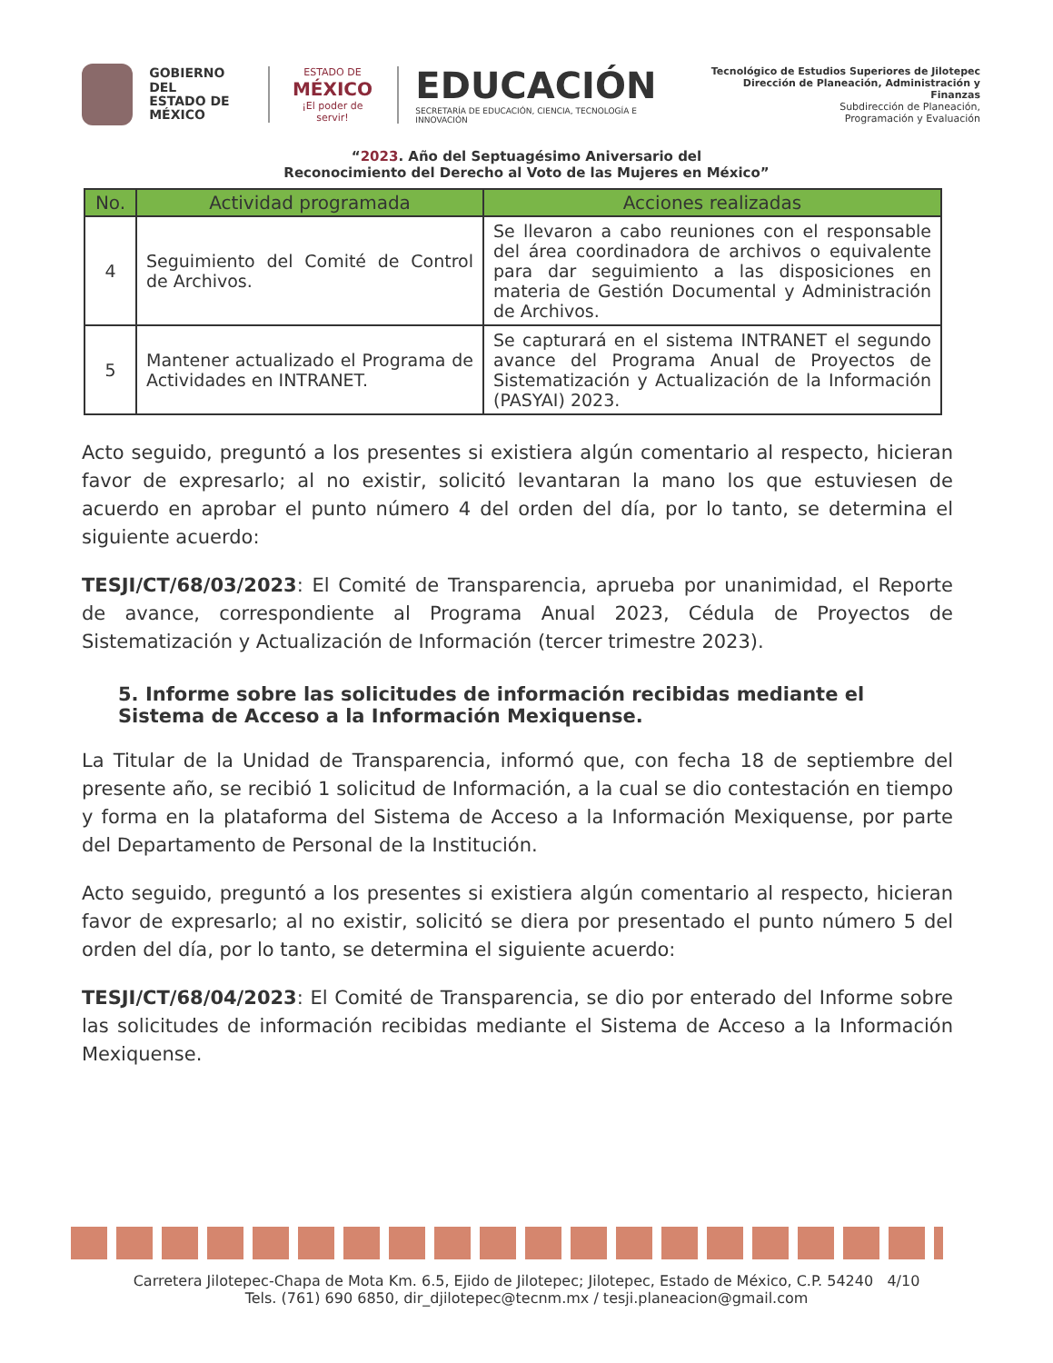GOBIERNO DEL
ESTADO DE
MÉXICO
ESTADO DE
MÉXICO
¡El poder de servir!
EDUCACIÓN
SECRETARÍA DE EDUCACIÓN, CIENCIA, TECNOLOGÍA E INNOVACIÓN
Tecnológico de Estudios Superiores de Jilotepec
Dirección de Planeación, Administración y Finanzas
Subdirección de Planeación,
Programación y Evaluación
“2023. Año del Septuagésimo Aniversario del
Reconocimiento del Derecho al Voto de las Mujeres en México”
| No. | Actividad programada | Acciones realizadas |
| --- | --- | --- |
| 4 | Seguimiento del Comité de Control de Archivos. | Se llevaron a cabo reuniones con el responsable del área coordinadora de archivos o equivalente para dar seguimiento a las disposiciones en materia de Gestión Documental y Administración de Archivos. |
| 5 | Mantener actualizado el Programa de Actividades en INTRANET. | Se capturará en el sistema INTRANET el segundo avance del Programa Anual de Proyectos de Sistematización y Actualización de la Información (PASYAI) 2023. |
Acto seguido, preguntó a los presentes si existiera algún comentario al respecto, hicieran favor de expresarlo; al no existir, solicitó levantaran la mano los que estuviesen de acuerdo en aprobar el punto número 4 del orden del día, por lo tanto, se determina el siguiente acuerdo:
TESJI/CT/68/03/2023: El Comité de Transparencia, aprueba por unanimidad, el Reporte de avance, correspondiente al Programa Anual 2023, Cédula de Proyectos de Sistematización y Actualización de Información (tercer trimestre 2023).
5. Informe sobre las solicitudes de información recibidas mediante el Sistema de Acceso a la Información Mexiquense.
La Titular de la Unidad de Transparencia, informó que, con fecha 18 de septiembre del presente año, se recibió 1 solicitud de Información, a la cual se dio contestación en tiempo y forma en la plataforma del Sistema de Acceso a la Información Mexiquense, por parte del Departamento de Personal de la Institución.
Acto seguido, preguntó a los presentes si existiera algún comentario al respecto, hicieran favor de expresarlo; al no existir, solicitó se diera por presentado el punto número 5 del orden del día, por lo tanto, se determina el siguiente acuerdo:
TESJI/CT/68/04/2023: El Comité de Transparencia, se dio por enterado del Informe sobre las solicitudes de información recibidas mediante el Sistema de Acceso a la Información Mexiquense.
Carretera Jilotepec-Chapa de Mota Km. 6.5, Ejido de Jilotepec; Jilotepec, Estado de México, C.P. 54240 4/10
Tels. (761) 690 6850, dir_djilotepec@tecnm.mx / tesji.planeacion@gmail.com